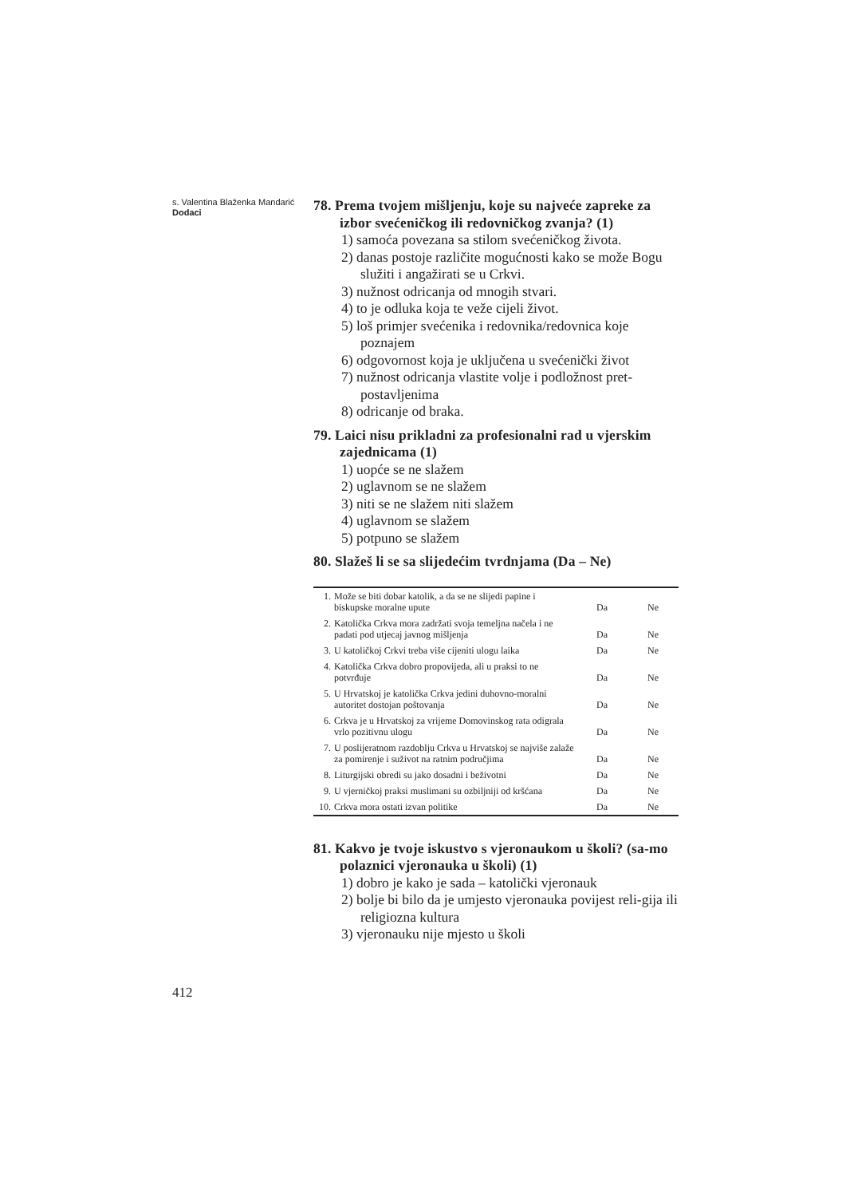s. Valentina Blaženka Mandarić
Dodaci
78. Prema tvojem mišljenju, koje su najveće zapreke za izbor svećeničkog ili redovničkog zvanja? (1)
1) samoća povezana sa stilom svećeničkog života.
2) danas postoje različite mogućnosti kako se može Bogu služiti i angažirati se u Crkvi.
3) nužnost odricanja od mnogih stvari.
4) to je odluka koja te veže cijeli život.
5) loš primjer svećenika i redovnika/redovnica koje poznajem
6) odgovornost koja je uključena u svećenički život
7) nužnost odricanja vlastite volje i podložnost pret-postavljenima
8) odricanje od braka.
79. Laici nisu prikladni za profesionalni rad u vjerskim zajednicama (1)
1) uopće se ne slažem
2) uglavnom se ne slažem
3) niti se ne slažem niti slažem
4) uglavnom se slažem
5) potpuno se slažem
80. Slažeš li se sa slijedećim tvrdnjama (Da – Ne)
| 1. | Može se biti dobar katolik, a da se ne slijedi papine i biskupske moralne upute | Da | Ne |
| 2. | Katolička Crkva mora zadržati svoja temeljna načela i ne padati pod utjecaj javnog mišljenja | Da | Ne |
| 3. | U katoličkoj Crkvi treba više cijeniti ulogu laika | Da | Ne |
| 4. | Katolička Crkva dobro propovijeda, ali u praksi to ne potvrđuje | Da | Ne |
| 5. | U Hrvatskoj je katolička Crkva jedini duhovno-moralni autoritet dostojan poštovanja | Da | Ne |
| 6. | Crkva je u Hrvatskoj za vrijeme Domovinskog rata odigrala vrlo pozitivnu ulogu | Da | Ne |
| 7. | U poslijeratnom razdoblju Crkva u Hrvatskoj se najviše zalaže za pomirenje i suživot na ratnim područjima | Da | Ne |
| 8. | Liturgijski obredi su jako dosadni i beživotni | Da | Ne |
| 9. | U vjerničkoj praksi muslimani su ozbiljniji od kršćana | Da | Ne |
| 10. | Crkva mora ostati izvan politike | Da | Ne |
81. Kakvo je tvoje iskustvo s vjeronaukom u školi? (sa-mo polaznici vjeronauka u školi) (1)
1) dobro je kako je sada – katolički vjeronauk
2) bolje bi bilo da je umjesto vjeronauka povijest reli-gija ili religiozna kultura
3) vjeronauku nije mjesto u školi
412